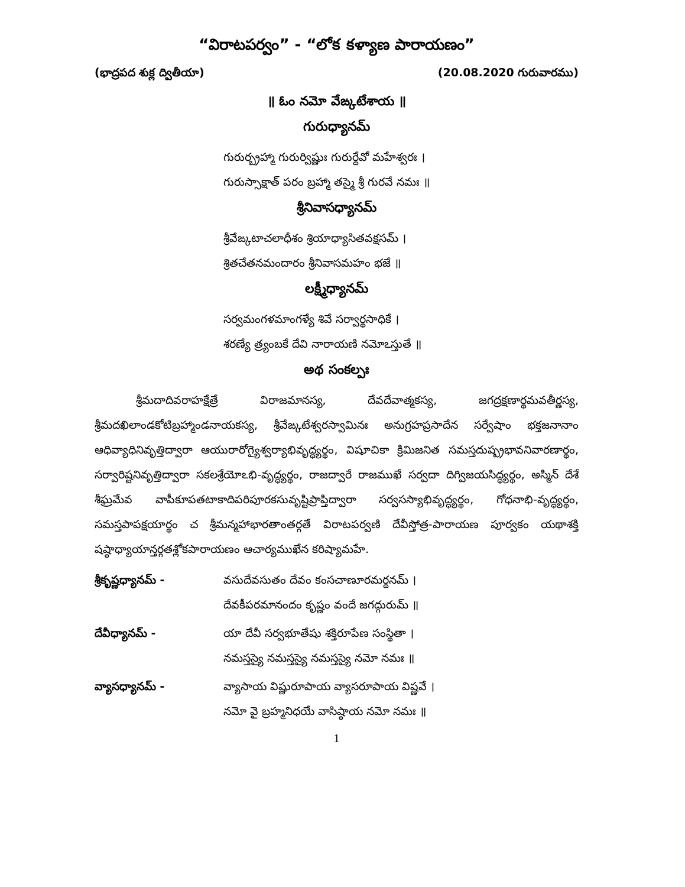“విరాటపర్వం” - “లోక కళ్యాణ పారాయణం”
(భాద్రపద శుక్ల ద్వితీయా) (20.08.2020 గురువారము)
॥ ఓం నమో వేఙ్కటేశాయ ॥
గురుధ్యానమ్
గురుర్బ్రహ్మా గురుర్విష్ణుః గురుర్దేవో మహేశ్వరః ।
గురుస్సాక్షాత్ పరం బ్రహ్మా తస్మై శ్రీ గురవే నమః ॥
శ్రీనివాసధ్యానమ్
శ్రీవేఙ్కటాచలాధీశం శ్రియాధ్యాసితవక్షసమ్ ।
శ్రితచేతనమందారం శ్రీనివాసమహం భజే ॥
లక్ష్మీధ్యానమ్
సర్వమంగళమాంగళ్యే శివే సర్వార్థసాధికే ।
శరణ్యే త్ర్యంబకే దేవి నారాయణి నమోఽస్తుతే ॥
అథ సంకల్పః
శ్రీమదాదివరాహక్షేత్రే విరాజమానస్య, దేవదేవాత్మకస్య, జగద్రక్షణార్థమవతీర్ణస్య, శ్రీమదఖిలాండకోటిబ్రహ్మాండనాయకస్య, శ్రీవేఙ్కటేశ్వరస్వామినః అనుగ్రహప్రసాదేన సర్వేషాం భక్తజనానాం ఆధివ్యాధినివృత్తిద్వారా ఆయురారోగ్యైశ్వర్యాభివృద్ధ్యర్థం, విషూచికా క్రిమిజనిత సమస్తదుష్ప్రభావనివారణార్థం, సర్వారిష్టనివృత్తిద్వారా సకలశ్రేయోఽభి-వృద్ధ్యర్థం, రాజద్వారే రాజముఖే సర్వదా దిగ్విజయసిద్ధ్యర్థం, అస్మిన్ దేశే శీఘ్రమేవ వాపీకూపతటాకాదిపరిపూరకసువృష్టిప్రాప్తిద్వారా సర్వసస్యాభివృద్ధ్యర్థం, గోధనాభి-వృద్ధ్యర్థం, సమస్తపాపక్షయార్థం చ శ్రీమన్మహాభారతాంతర్గతే విరాటపర్వణి దేవీస్తోత్ర-పారాయణ పూర్వకం యథాశక్తి షష్ఠాధ్యాయాన్తర్గతశ్లోకపారాయణం ఆచార్యముఖేన కరిష్యామహే.
శ్రీకృష్ణధ్యానమ్ - వసుదేవసుతం దేవం కంసచాణూరమర్దనమ్ ।
దేవకీపరమానందం కృష్ణం వందే జగద్గురుమ్ ॥
దేవీధ్యానమ్ - యా దేవీ సర్వభూతేషు శక్తిరూపేణ సంస్థితా ।
నమస్తస్యై నమస్తస్యై నమస్తస్యై నమో నమః ॥
వ్యాసధ్యానమ్ - వ్యాసాయ విష్ణురూపాయ వ్యాసరూపాయ విష్ణవే ।
నమో వై బ్రహ్మనిధయే వాసిష్ఠాయ నమో నమః ॥
1